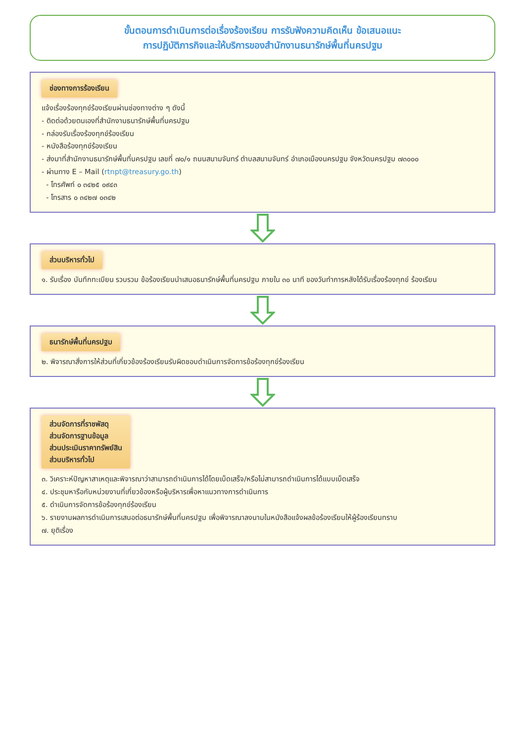ขั้นตอนการดำเนินการต่อเรื่องร้องเรียน การรับฟังความคิดเห็น ข้อเสนอแนะ
การปฏิบัติภารกิจและให้บริการของสำนักงานธนารักษ์พื้นที่นครปฐม
ช่องทางการร้องเรียน
แจ้งเรื่องร้องทุกข์ร้องเรียนผ่านช่องทางต่าง ๆ ดังนี้
- ติดต่อด้วยตนเองที่สำนักงานธนารักษ์พื้นที่นครปฐม
- กล่องรับเรื่องร้องทุกข์ร้องเรียน
- หนังสือร้องทุกข์ร้องเรียน
- ส่งมาที่สำนักงานธนารักษ์พื้นที่นครปฐม เลขที่ ๗๐/๑ ถนนสนามจันทร์ ตำบลสนามจันทร์ อำเภอเมืองนครปฐม จังหวัดนครปฐม ๗๓๐๐๐
- ผ่านทาง E – Mail (rtnpt@treasury.go.th)
- โทรศัพท์ ๐ ๓๔๒๕ ๐๙๔๓
- โทรสาร ๐ ๓๔๒๗ ๐๓๔๒
ส่วนบริหารทั่วไป
๑. รับเรื่อง บันทึกทะเบียน รวบรวม ข้อร้องเรียนนำเสนอธนารักษ์พื้นที่นครปฐม ภายใน ๓๐ นาที ของวันทำการหลังได้รับเรื่องร้องทุกข์ ร้องเรียน
ธนารักษ์พื้นที่นครปฐม
๒. พิจารณาสั่งการให้ส่วนที่เกี่ยวข้องร้องเรียนรับผิดชอบดำเนินการจัดการข้อร้องทุกข์ร้องเรียน
ส่วนจัดการที่ราชพัสดุ
ส่วนจัดการฐานข้อมูล
ส่วนประเมินราคาทรัพย์สิน
ส่วนบริหารทั่วไป
๓. วิเคราะห์ปัญหาสาเหตุและพิจารณาว่าสามารถดำเนินการได้โดยเบ็ดเสร็จ/หรือไม่สามารถดำเนินการได้แบบเบ็ดเสร็จ
๔. ประชุมหารือกับหน่วยงานที่เกี่ยวข้องหรือผู้บริหารเพื่อหาแนวทางการดำเนินการ
๕. ดำเนินการจัดการข้อร้องทุกข์ร้องเรียน
๖. รายงานผลการดำเนินการเสนอต่อธนารักษ์พื้นที่นครปฐม เพื่อพิจารณาลงนามในหนังสือแจ้งผลข้อร้องเรียนให้ผู้ร้องเรียนทราบ
๗. ยุติเรื่อง